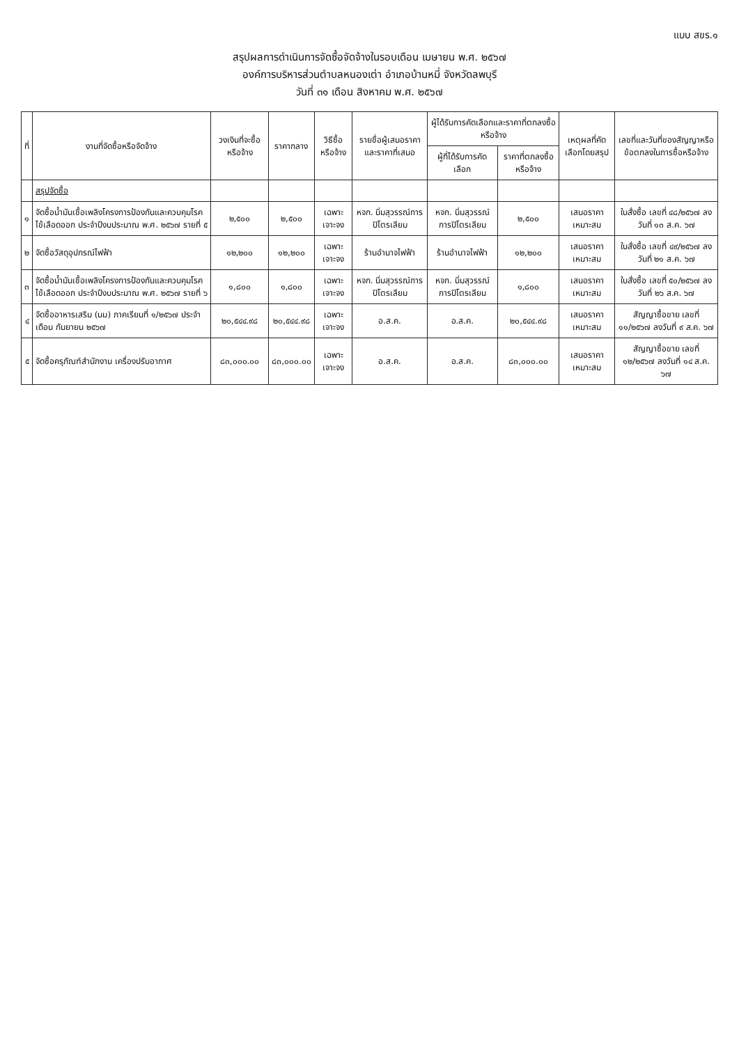แบบ สขร.๑
สรุปผลการดำเนินการจัดซื้อจัดจ้างในรอบเดือน เมษายน พ.ศ. ๒๕๖๗
องค์การบริหารส่วนตำบลหนองเต่า อำเภอบ้านหมี่ จังหวัดลพบุรี
วันที่ ๓๑ เดือน สิงหาคม พ.ศ. ๒๕๖๗
| ที่ | งานที่จัดซื้อหรือจัดจ้าง | วงเงินที่จะซื้อหรือจ้าง | ราคากลาง | วิธีซื้อหรือจ้าง | รายชื่อผู้เสนอราคาและราคาที่เสนอ | ผู้ได้รับการคัดเลือกและราคาที่ตกลงซื้อหรือจ้าง | | เหตุผลที่คัดเลือกโดยสรุป | เลขที่และวันที่ของสัญญาหรือข้อตกลงในการซื้อหรือจ้าง |
| --- | --- | --- | --- | --- | --- | --- | --- | --- | --- |
| | | | | | | ผู้ที่ได้รับการคัดเลือก | ราคาที่ตกลงซื้อหรือจ้าง | | |
| | สรุปจัดซื้อ | | | | | | | | |
| ๑ | จัดซื้อน้ำมันเชื้อเพลิงโครงการป้องกันและควบคุมโรคไข้เลือดออก ประจำปีงบประมาณ พ.ศ. ๒๕๖๗ รายที่ ๕ | ๒,๕๐๐ | ๒,๕๐๐ | เฉพาะเจาะจง | หจก. นิ่มสุวรรณ์การปิโตรเลียม | หจก. นิ่มสุวรรณ์การปิโตรเลียม | ๒,๕๐๐ | เสนอราคาเหมาะสม | ใบสั่งซื้อ เลขที่ ๔๘/๒๕๖๗ ลงวันที่ ๑๓ ส.ค. ๖๗ |
| ๒ | จัดซื้อวัสดุอุปกรณ์ไฟฟ้า | ๑๒,๒๐๐ | ๑๒,๒๐๐ | เฉพาะเจาะจง | ร้านอำนาจไฟฟ้า | ร้านอำนาจไฟฟ้า | ๑๒,๒๐๐ | เสนอราคาเหมาะสม | ใบสั่งซื้อ เลขที่ ๔๙/๒๕๖๗ ลงวันที่ ๒๑ ส.ค. ๖๗ |
| ๓ | จัดซื้อน้ำมันเชื้อเพลิงโครงการป้องกันและควบคุมโรคไข้เลือดออก ประจำปีงบประมาณ พ.ศ. ๒๕๖๗ รายที่ ๖ | ๑,๘๐๐ | ๑,๘๐๐ | เฉพาะเจาะจง | หจก. นิ่มสุวรรณ์การปิโตรเลียม | หจก. นิ่มสุวรรณ์การปิโตรเลียม | ๑,๘๐๐ | เสนอราคาเหมาะสม | ใบสั่งซื้อ เลขที่ ๕๐/๒๕๖๗ ลงวันที่ ๒๖ ส.ค. ๖๗ |
| ๔ | จัดซื้ออาหารเสริม (นม) ภาคเรียนที่ ๑/๒๕๖๗ ประจำเดือน กันยายน ๒๕๖๗ | ๒๐,๕๔๔.๙๘ | ๒๐,๕๔๔.๙๘ | เฉพาะเจาะจง | อ.ส.ค. | อ.ส.ค. | ๒๐,๕๔๔.๙๘ | เสนอราคาเหมาะสม | สัญญาซื้อขาย เลขที่ ๑๑/๒๕๖๗ ลงวันที่ ๙ ส.ค. ๖๗ |
| ๕ | จัดซื้อครุภัณฑ์สำนักงาน เครื่องปรับอากาศ | ๘๓,๐๐๐.๐๐ | ๘๓,๐๐๐.๐๐ | เฉพาะเจาะจง | อ.ส.ค. | อ.ส.ค. | ๘๓,๐๐๐.๐๐ | เสนอราคาเหมาะสม | สัญญาซื้อขาย เลขที่ ๑๒/๒๕๖๗ ลงวันที่ ๑๔ ส.ค. ๖๗ |